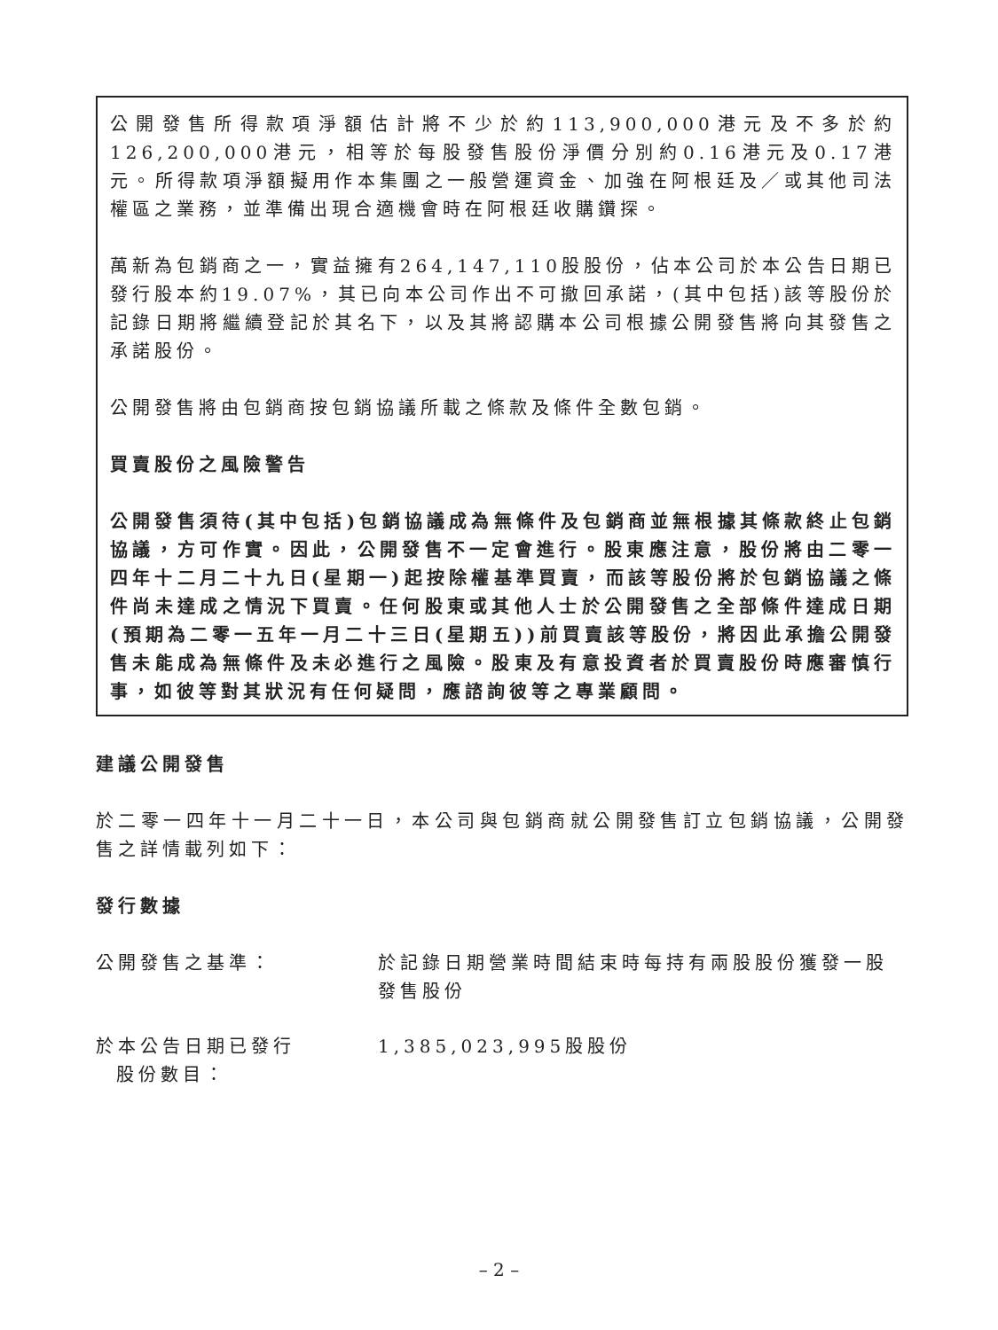公開發售所得款項淨額估計將不少於約113,900,000港元及不多於約126,200,000港元，相等於每股發售股份淨價分別約0.16港元及0.17港元。所得款項淨額擬用作本集團之一般營運資金、加強在阿根廷及／或其他司法權區之業務，並準備出現合適機會時在阿根廷收購鑽探。
萬新為包銷商之一，實益擁有264,147,110股股份，佔本公司於本公告日期已發行股本約19.07%，其已向本公司作出不可撤回承諾，(其中包括)該等股份於記錄日期將繼續登記於其名下，以及其將認購本公司根據公開發售將向其發售之承諾股份。
公開發售將由包銷商按包銷協議所載之條款及條件全數包銷。
買賣股份之風險警告
公開發售須待(其中包括)包銷協議成為無條件及包銷商並無根據其條款終止包銷協議，方可作實。因此，公開發售不一定會進行。股東應注意，股份將由二零一四年十二月二十九日(星期一)起按除權基準買賣，而該等股份將於包銷協議之條件尚未達成之情況下買賣。任何股東或其他人士於公開發售之全部條件達成日期(預期為二零一五年一月二十三日(星期五))前買賣該等股份，將因此承擔公開發售未能成為無條件及未必進行之風險。股東及有意投資者於買賣股份時應審慎行事，如彼等對其狀況有任何疑問，應諮詢彼等之專業顧問。
建議公開發售
於二零一四年十一月二十一日，本公司與包銷商就公開發售訂立包銷協議，公開發售之詳情載列如下：
發行數據
公開發售之基準： 於記錄日期營業時間結束時每持有兩股股份獲發一股發售股份
於本公告日期已發行
股份數目：
1,385,023,995股股份
– 2 –